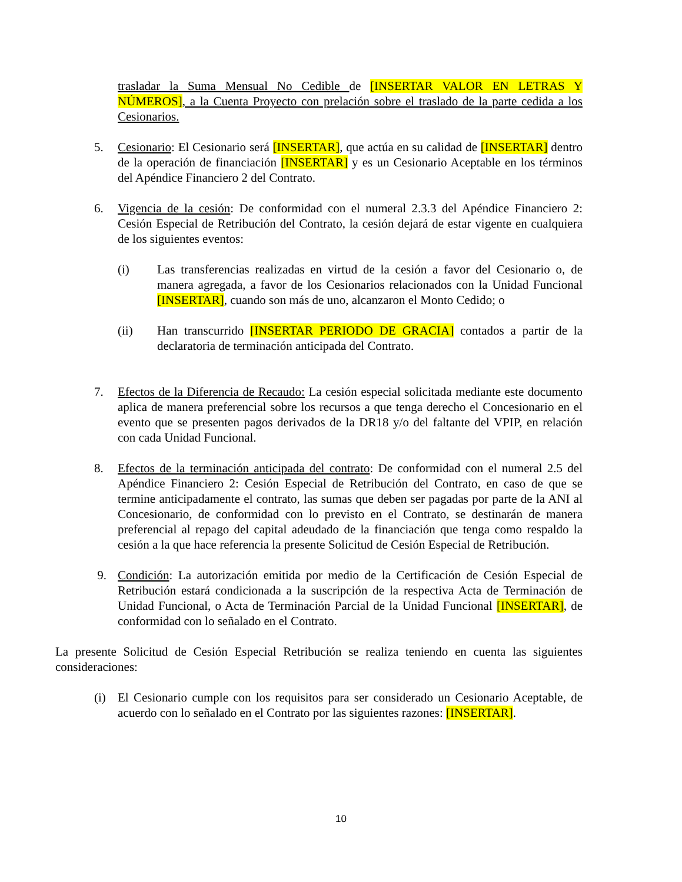trasladar la Suma Mensual No Cedible de [INSERTAR VALOR EN LETRAS Y NÚMEROS], a la Cuenta Proyecto con prelación sobre el traslado de la parte cedida a los Cesionarios.
5. Cesionario: El Cesionario será [INSERTAR], que actúa en su calidad de [INSERTAR] dentro de la operación de financiación [INSERTAR] y es un Cesionario Aceptable en los términos del Apéndice Financiero 2 del Contrato.
6. Vigencia de la cesión: De conformidad con el numeral 2.3.3 del Apéndice Financiero 2: Cesión Especial de Retribución del Contrato, la cesión dejará de estar vigente en cualquiera de los siguientes eventos:
(i) Las transferencias realizadas en virtud de la cesión a favor del Cesionario o, de manera agregada, a favor de los Cesionarios relacionados con la Unidad Funcional [INSERTAR], cuando son más de uno, alcanzaron el Monto Cedido; o
(ii) Han transcurrido [INSERTAR PERIODO DE GRACIA] contados a partir de la declaratoria de terminación anticipada del Contrato.
7. Efectos de la Diferencia de Recaudo: La cesión especial solicitada mediante este documento aplica de manera preferencial sobre los recursos a que tenga derecho el Concesionario en el evento que se presenten pagos derivados de la DR18 y/o del faltante del VPIP, en relación con cada Unidad Funcional.
8. Efectos de la terminación anticipada del contrato: De conformidad con el numeral 2.5 del Apéndice Financiero 2: Cesión Especial de Retribución del Contrato, en caso de que se termine anticipadamente el contrato, las sumas que deben ser pagadas por parte de la ANI al Concesionario, de conformidad con lo previsto en el Contrato, se destinarán de manera preferencial al repago del capital adeudado de la financiación que tenga como respaldo la cesión a la que hace referencia la presente Solicitud de Cesión Especial de Retribución.
9. Condición: La autorización emitida por medio de la Certificación de Cesión Especial de Retribución estará condicionada a la suscripción de la respectiva Acta de Terminación de Unidad Funcional, o Acta de Terminación Parcial de la Unidad Funcional [INSERTAR], de conformidad con lo señalado en el Contrato.
La presente Solicitud de Cesión Especial Retribución se realiza teniendo en cuenta las siguientes consideraciones:
(i) El Cesionario cumple con los requisitos para ser considerado un Cesionario Aceptable, de acuerdo con lo señalado en el Contrato por las siguientes razones: [INSERTAR].
10